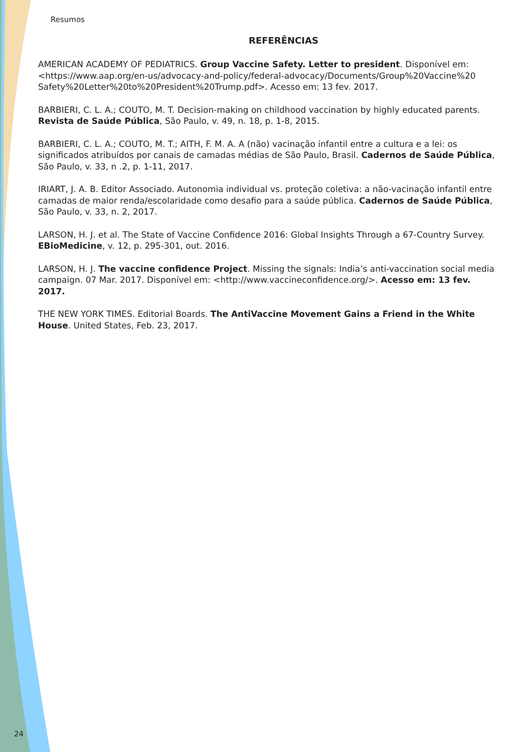Resumos
REFERÊNCIAS
AMERICAN ACADEMY OF PEDIATRICS. Group Vaccine Safety. Letter to president. Disponível em: <https://www.aap.org/en-us/advocacy-and-policy/federal-advocacy/Documents/Group%20Vaccine%20 Safety%20Letter%20to%20President%20Trump.pdf>. Acesso em: 13 fev. 2017.
BARBIERI, C. L. A.; COUTO, M. T. Decision-making on childhood vaccination by highly educated parents. Revista de Saúde Pública, São Paulo, v. 49, n. 18, p. 1-8, 2015.
BARBIERI, C. L. A.; COUTO, M. T.; AITH, F. M. A. A (não) vacinação infantil entre a cultura e a lei: os significados atribuídos por canais de camadas médias de São Paulo, Brasil. Cadernos de Saúde Pública, São Paulo, v. 33, n .2, p. 1-11, 2017.
IRIART, J. A. B. Editor Associado. Autonomia individual vs. proteção coletiva: a não-vacinação infantil entre camadas de maior renda/escolaridade como desafio para a saúde pública. Cadernos de Saúde Pública, São Paulo, v. 33, n. 2, 2017.
LARSON, H. J. et al. The State of Vaccine Confidence 2016: Global Insights Through a 67-Country Survey. EBioMedicine, v. 12, p. 295-301, out. 2016.
LARSON, H. J. The vaccine confidence Project. Missing the signals: India’s anti-vaccination social media campaign. 07 Mar. 2017. Disponível em: <http://www.vaccineconfidence.org/>. Acesso em: 13 fev. 2017.
THE NEW YORK TIMES. Editorial Boards. The AntiVaccine Movement Gains a Friend in the White House. United States, Feb. 23, 2017.
24